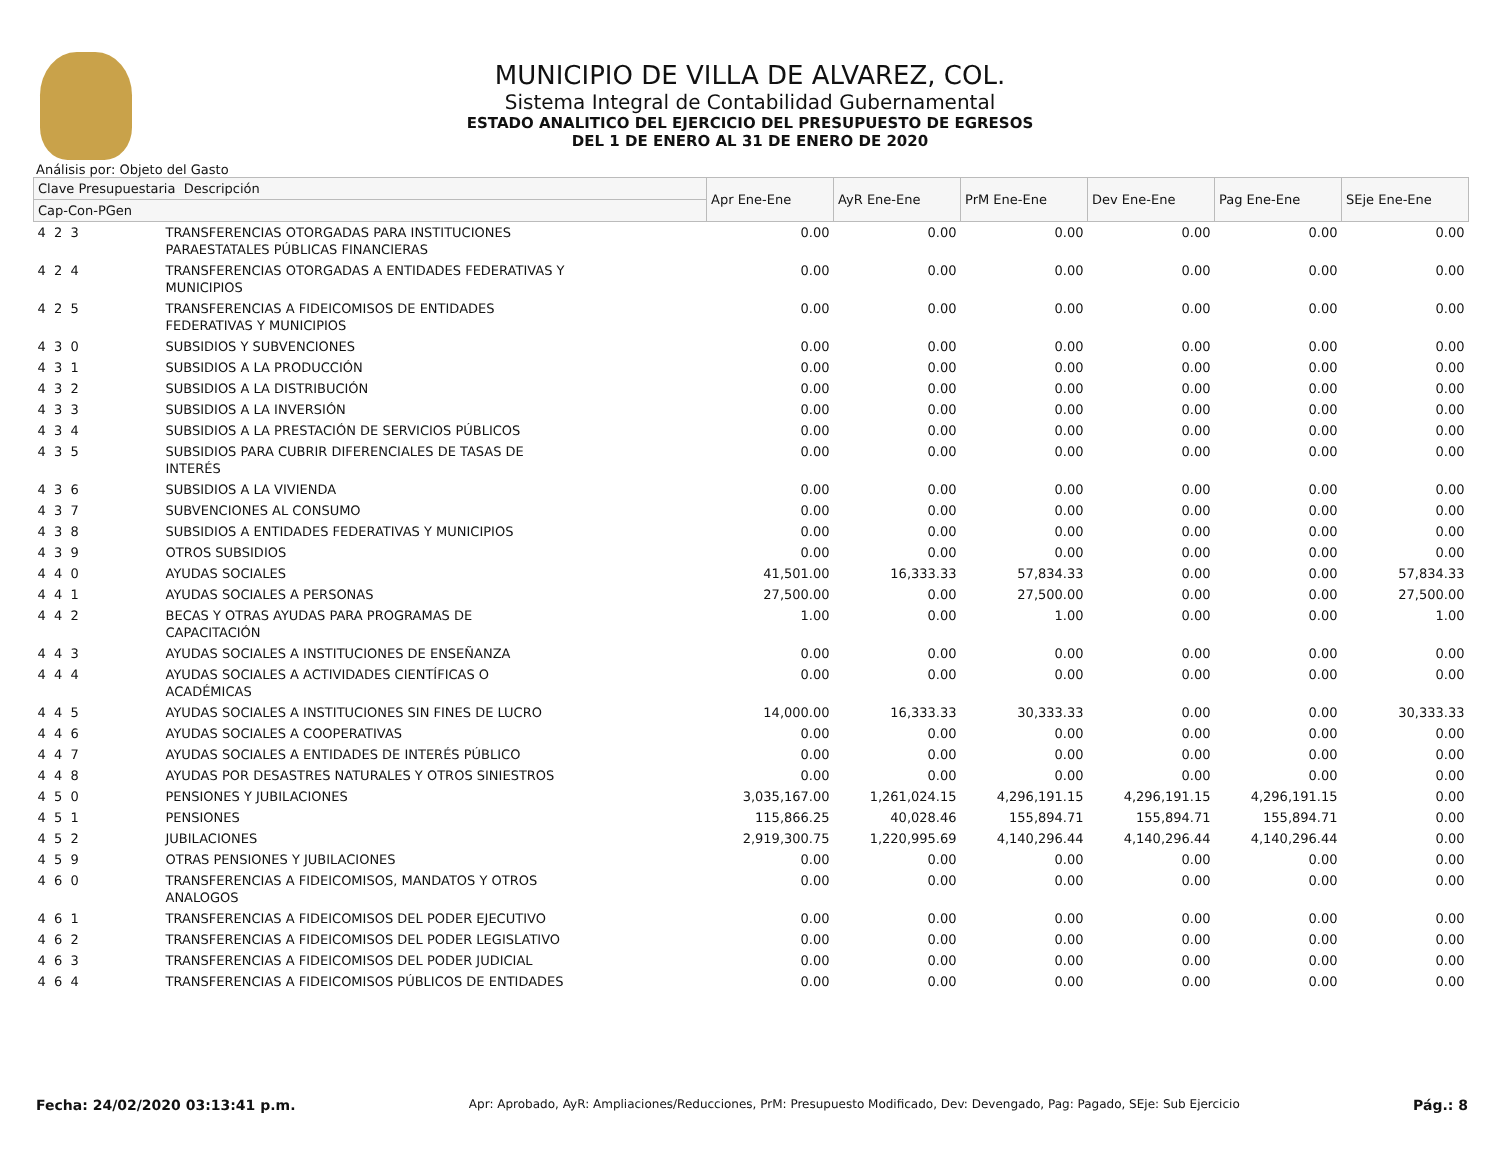MUNICIPIO DE VILLA DE ALVAREZ, COL.
Sistema Integral de Contabilidad Gubernamental
ESTADO ANALITICO DEL EJERCICIO DEL PRESUPUESTO DE EGRESOS
DEL 1 DE ENERO AL 31 DE ENERO DE 2020
Análisis por: Objeto del Gasto
| Clave Presupuestaria Descripción | | Apr Ene-Ene | AyR Ene-Ene | PrM Ene-Ene | Dev Ene-Ene | Pag Ene-Ene | SEje Ene-Ene |
| --- | --- | --- | --- | --- | --- | --- | --- |
| Cap-Con-PGen | | | | | | | |
| 4 2 3 | TRANSFERENCIAS OTORGADAS PARA INSTITUCIONES PARAESTATALES PÚBLICAS FINANCIERAS | 0.00 | 0.00 | 0.00 | 0.00 | 0.00 | 0.00 |
| 4 2 4 | TRANSFERENCIAS OTORGADAS A ENTIDADES FEDERATIVAS Y MUNICIPIOS | 0.00 | 0.00 | 0.00 | 0.00 | 0.00 | 0.00 |
| 4 2 5 | TRANSFERENCIAS A FIDEICOMISOS DE ENTIDADES FEDERATIVAS Y MUNICIPIOS | 0.00 | 0.00 | 0.00 | 0.00 | 0.00 | 0.00 |
| 4 3 0 | SUBSIDIOS Y SUBVENCIONES | 0.00 | 0.00 | 0.00 | 0.00 | 0.00 | 0.00 |
| 4 3 1 | SUBSIDIOS A LA PRODUCCIÓN | 0.00 | 0.00 | 0.00 | 0.00 | 0.00 | 0.00 |
| 4 3 2 | SUBSIDIOS A LA DISTRIBUCIÓN | 0.00 | 0.00 | 0.00 | 0.00 | 0.00 | 0.00 |
| 4 3 3 | SUBSIDIOS A LA INVERSIÓN | 0.00 | 0.00 | 0.00 | 0.00 | 0.00 | 0.00 |
| 4 3 4 | SUBSIDIOS A LA PRESTACIÓN DE SERVICIOS PÚBLICOS | 0.00 | 0.00 | 0.00 | 0.00 | 0.00 | 0.00 |
| 4 3 5 | SUBSIDIOS PARA CUBRIR DIFERENCIALES DE TASAS DE INTERÉS | 0.00 | 0.00 | 0.00 | 0.00 | 0.00 | 0.00 |
| 4 3 6 | SUBSIDIOS A LA VIVIENDA | 0.00 | 0.00 | 0.00 | 0.00 | 0.00 | 0.00 |
| 4 3 7 | SUBVENCIONES AL CONSUMO | 0.00 | 0.00 | 0.00 | 0.00 | 0.00 | 0.00 |
| 4 3 8 | SUBSIDIOS A ENTIDADES FEDERATIVAS Y MUNICIPIOS | 0.00 | 0.00 | 0.00 | 0.00 | 0.00 | 0.00 |
| 4 3 9 | OTROS SUBSIDIOS | 0.00 | 0.00 | 0.00 | 0.00 | 0.00 | 0.00 |
| 4 4 0 | AYUDAS SOCIALES | 41,501.00 | 16,333.33 | 57,834.33 | 0.00 | 0.00 | 57,834.33 |
| 4 4 1 | AYUDAS SOCIALES A PERSONAS | 27,500.00 | 0.00 | 27,500.00 | 0.00 | 0.00 | 27,500.00 |
| 4 4 2 | BECAS Y OTRAS AYUDAS PARA PROGRAMAS DE CAPACITACIÓN | 1.00 | 0.00 | 1.00 | 0.00 | 0.00 | 1.00 |
| 4 4 3 | AYUDAS SOCIALES A INSTITUCIONES DE ENSEÑANZA | 0.00 | 0.00 | 0.00 | 0.00 | 0.00 | 0.00 |
| 4 4 4 | AYUDAS SOCIALES A ACTIVIDADES CIENTÍFICAS O ACADÉMICAS | 0.00 | 0.00 | 0.00 | 0.00 | 0.00 | 0.00 |
| 4 4 5 | AYUDAS SOCIALES A INSTITUCIONES SIN FINES DE LUCRO | 14,000.00 | 16,333.33 | 30,333.33 | 0.00 | 0.00 | 30,333.33 |
| 4 4 6 | AYUDAS SOCIALES A COOPERATIVAS | 0.00 | 0.00 | 0.00 | 0.00 | 0.00 | 0.00 |
| 4 4 7 | AYUDAS SOCIALES A ENTIDADES DE INTERÉS PÚBLICO | 0.00 | 0.00 | 0.00 | 0.00 | 0.00 | 0.00 |
| 4 4 8 | AYUDAS POR DESASTRES NATURALES Y OTROS SINIESTROS | 0.00 | 0.00 | 0.00 | 0.00 | 0.00 | 0.00 |
| 4 5 0 | PENSIONES Y JUBILACIONES | 3,035,167.00 | 1,261,024.15 | 4,296,191.15 | 4,296,191.15 | 4,296,191.15 | 0.00 |
| 4 5 1 | PENSIONES | 115,866.25 | 40,028.46 | 155,894.71 | 155,894.71 | 155,894.71 | 0.00 |
| 4 5 2 | JUBILACIONES | 2,919,300.75 | 1,220,995.69 | 4,140,296.44 | 4,140,296.44 | 4,140,296.44 | 0.00 |
| 4 5 9 | OTRAS PENSIONES Y JUBILACIONES | 0.00 | 0.00 | 0.00 | 0.00 | 0.00 | 0.00 |
| 4 6 0 | TRANSFERENCIAS A FIDEICOMISOS, MANDATOS Y OTROS ANALOGOS | 0.00 | 0.00 | 0.00 | 0.00 | 0.00 | 0.00 |
| 4 6 1 | TRANSFERENCIAS A FIDEICOMISOS DEL PODER EJECUTIVO | 0.00 | 0.00 | 0.00 | 0.00 | 0.00 | 0.00 |
| 4 6 2 | TRANSFERENCIAS A FIDEICOMISOS DEL PODER LEGISLATIVO | 0.00 | 0.00 | 0.00 | 0.00 | 0.00 | 0.00 |
| 4 6 3 | TRANSFERENCIAS A FIDEICOMISOS DEL PODER JUDICIAL | 0.00 | 0.00 | 0.00 | 0.00 | 0.00 | 0.00 |
| 4 6 4 | TRANSFERENCIAS A FIDEICOMISOS PÚBLICOS DE ENTIDADES | 0.00 | 0.00 | 0.00 | 0.00 | 0.00 | 0.00 |
Fecha: 24/02/2020 03:13:41 p.m. Apr: Aprobado, AyR: Ampliaciones/Reducciones, PrM: Presupuesto Modificado, Dev: Devengado, Pag: Pagado, SEje: Sub Ejercicio Pág.: 8